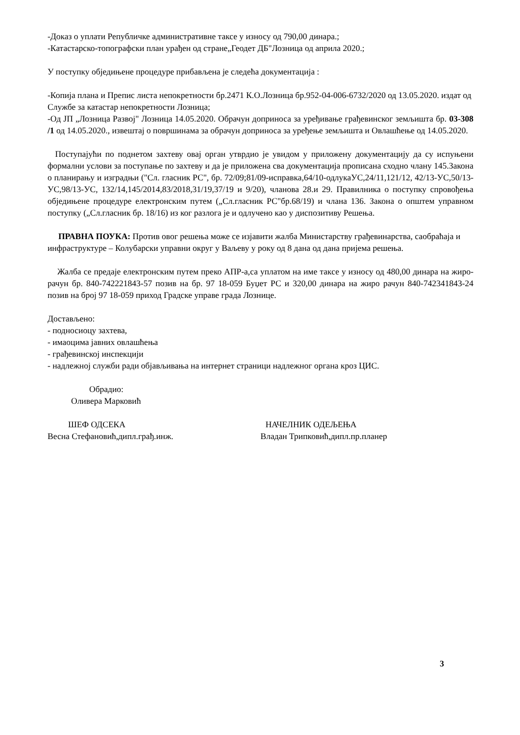-Доказ о уплати Републичке административне таксе у износу од 790,00 динара.;
-Катастарско-топографски план урађен од стране„Геодет ДБ"Лозница од априла 2020.;
У поступку обједињене процедуре прибављена је следећа документација :
-Копија плана и Препис листа непокретности бр.2471 К.О.Лозница бр.952-04-006-6732/2020 од 13.05.2020. издат од Службе за катастар непокретности Лозница;
-Од ЈП „Лозница Развој" Лозница 14.05.2020. Обрачун доприноса за уређивање грађевинског земљишта бр. 03-308 /1 од 14.05.2020., извештај о површинама за обрачун доприноса за уређење земљишта и Овлашћење од 14.05.2020.
Поступајући по поднетом захтеву овај орган утврдио је увидом у приложену документацију да су испуњени формални услови за поступање по захтеву и да је приложена сва документација прописана сходно члану 145.Закона о планирању и изградњи ("Сл. гласник РС", бр. 72/09;81/09-исправка,64/10-одлукаУС,24/11,121/12, 42/13-УС,50/13-УС,98/13-УС, 132/14,145/2014,83/2018,31/19,37/19 и 9/20), чланова 28.и 29. Правилника о поступку спровођења обједињене процедуре електронским путем („Сл.гласник РС"бр.68/19) и члана 136. Закона о општем управном поступку („Сл.гласник бр. 18/16) из ког разлога је и одлучено као у диспозитиву Решења.
ПРАВНА ПОУКА: Против овог решења може се изјавити жалба Министарству грађевинарства, саобраћаја и инфраструктуре – Колубарски управни округ у Ваљеву у року од 8 дана од дана пријема решења.
Жалба се предаје електронским путем преко АПР-а,са уплатом на име таксе у износу од 480,00 динара на жиро-рачун бр. 840-742221843-57 позив на бр. 97 18-059 Буџет РС и 320,00 динара на жиро рачун 840-742341843-24 позив на број 97 18-059 приход Градске управе града Лознице.
Достављено:
- подносиоцу захтева,
- имаоцима јавних овлашћења
- грађевинској инспекцији
- надлежној служби ради објављивања на интернет страници надлежног органа кроз ЦИС.
Обрадио:
Оливера Марковић
ШЕФ ОДСЕКА НАЧЕЛНИК ОДЕЉЕЊА
Весна Стефановић,дипл.грађ.инж. Владан Трипковић,дипл.пр.планер
3